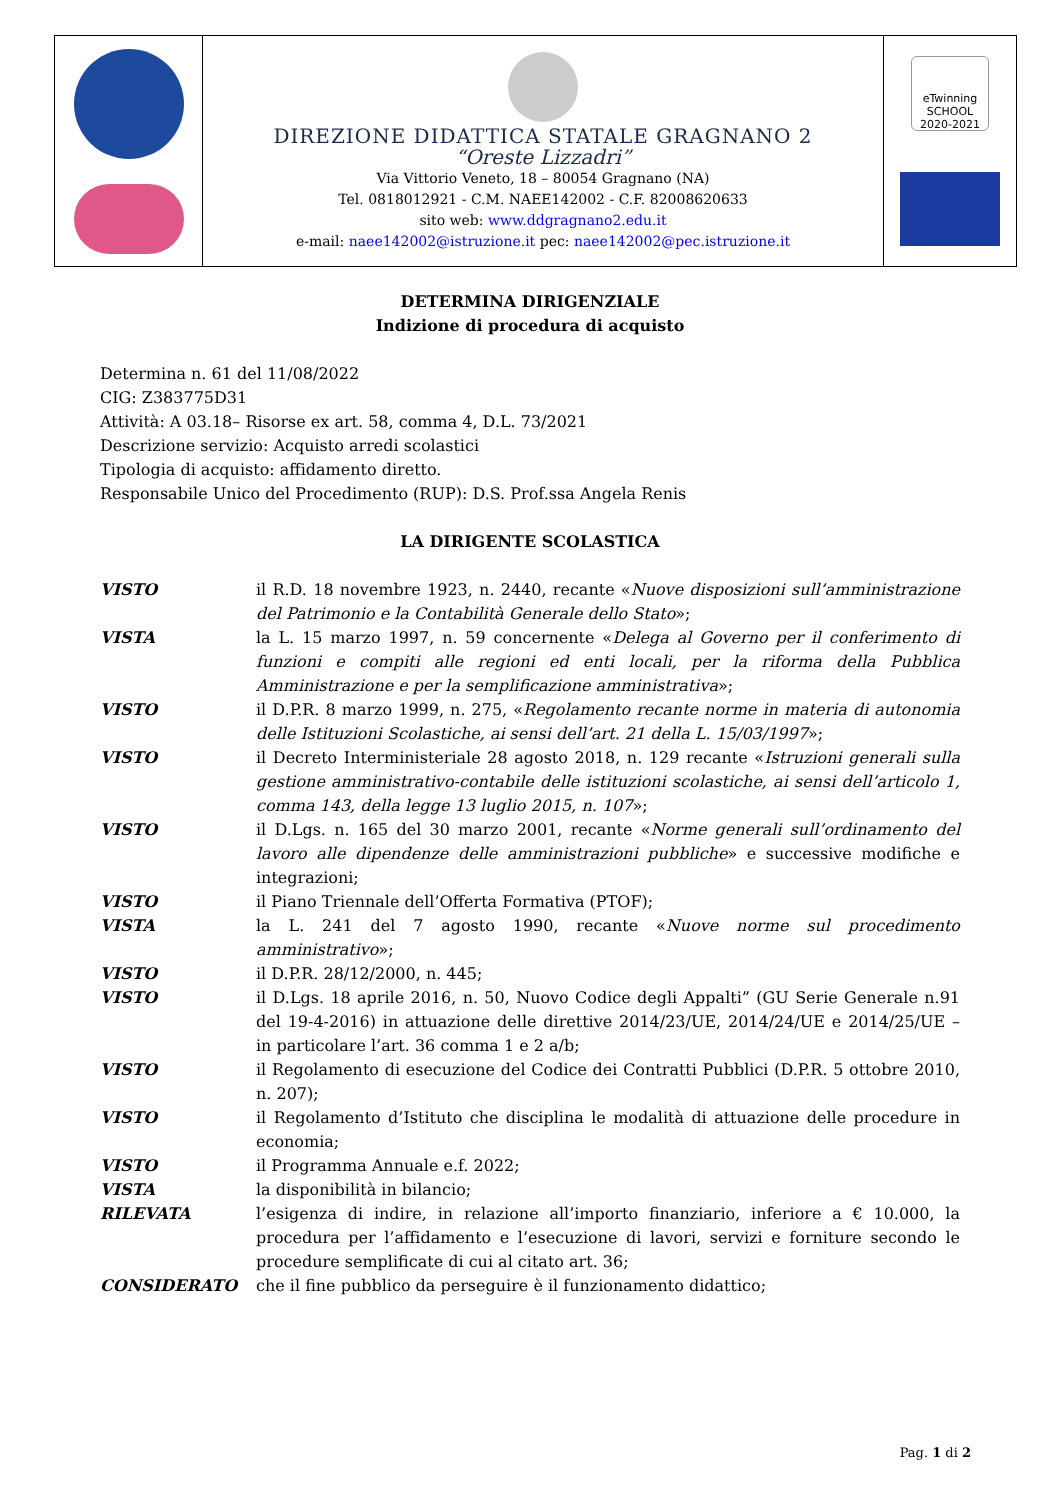DIREZIONE DIDATTICA STATALE GRAGNANO 2
“Oreste Lizzadri”
Via Vittorio Veneto, 18 – 80054 Gragnano (NA)
Tel. 0818012921 - C.M. NAEE142002 - C.F. 82008620633
sito web: www.ddgragnano2.edu.it
e-mail: naee142002@istruzione.it pec: naee142002@pec.istruzione.it
eTwinning SCHOOL 2020-2021
DETERMINA DIRIGENZIALE
Indizione di procedura di acquisto
Determina n. 61 del 11/08/2022
CIG: Z383775D31
Attività: A 03.18– Risorse ex art. 58, comma 4, D.L. 73/2021
Descrizione servizio: Acquisto arredi scolastici
Tipologia di acquisto: affidamento diretto.
Responsabile Unico del Procedimento (RUP): D.S. Prof.ssa Angela Renis
LA DIRIGENTE SCOLASTICA
| VISTO | il R.D. 18 novembre 1923, n. 2440, recante « Nuove disposizioni sull’amministrazione del Patrimonio e la Contabilità Generale dello Stato »; |
| VISTA | la L. 15 marzo 1997, n. 59 concernente « Delega al Governo per il conferimento di funzioni e compiti alle regioni ed enti locali, per la riforma della Pubblica Amministrazione e per la semplificazione amministrativa »; |
| VISTO | il D.P.R. 8 marzo 1999, n. 275, « Regolamento recante norme in materia di autonomia delle Istituzioni Scolastiche, ai sensi dell’art. 21 della L. 15/03/1997 »; |
| VISTO | il Decreto Interministeriale 28 agosto 2018, n. 129 recante « Istruzioni generali sulla gestione amministrativo-contabile delle istituzioni scolastiche, ai sensi dell’articolo 1, comma 143, della legge 13 luglio 2015, n. 107 »; |
| VISTO | il D.Lgs. n. 165 del 30 marzo 2001, recante « Norme generali sull’ordinamento del lavoro alle dipendenze delle amministrazioni pubbliche » e successive modifiche e integrazioni; |
| VISTO | il Piano Triennale dell’Offerta Formativa (PTOF); |
| VISTA | la L. 241 del 7 agosto 1990, recante « Nuove norme sul procedimento amministrativo »; |
| VISTO | il D.P.R. 28/12/2000, n. 445; |
| VISTO | il D.Lgs. 18 aprile 2016, n. 50, Nuovo Codice degli Appalti” (GU Serie Generale n.91 del 19-4-2016) in attuazione delle direttive 2014/23/UE, 2014/24/UE e 2014/25/UE – in particolare l’art. 36 comma 1 e 2 a/b; |
| VISTO | il Regolamento di esecuzione del Codice dei Contratti Pubblici (D.P.R. 5 ottobre 2010, n. 207); |
| VISTO | il Regolamento d’Istituto che disciplina le modalità di attuazione delle procedure in economia; |
| VISTO | il Programma Annuale e.f. 2022; |
| VISTA | la disponibilità in bilancio; |
| RILEVATA | l’esigenza di indire, in relazione all’importo finanziario, inferiore a € 10.000, la procedura per l’affidamento e l’esecuzione di lavori, servizi e forniture secondo le procedure semplificate di cui al citato art. 36; |
| CONSIDERATO | che il fine pubblico da perseguire è il funzionamento didattico; |
Pag. 1 di 2